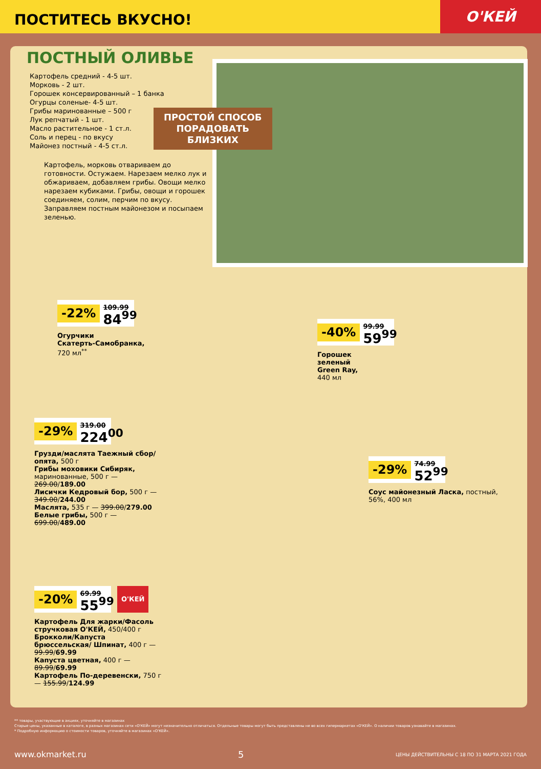ПОСТИТЕСЬ ВКУСНО!
О'КЕЙ
ПОСТНЫЙ ОЛИВЬЕ
Картофель средний - 4-5 шт.
Морковь - 2 шт.
Горошек консервированный – 1 банка
Огурцы соленые- 4-5 шт.
Грибы маринованные – 500 г
Лук репчатый - 1 шт.
Масло растительное - 1 ст.л.
Соль и перец - по вкусу
Майонез постный - 4-5 ст.л.
Картофель, морковь отвариваем до готовности. Остужаем. Нарезаем мелко лук и обжариваем, добавляем грибы. Овощи мелко нарезаем кубиками. Грибы, овощи и горошек соединяем, солим, перчим по вкусу. Заправляем постным майонезом и посыпаем зеленью.
ПРОСТОЙ СПОСОБ
ПОРАДОВАТЬ
БЛИЗКИХ
-22%
109.99
84<sup>99</sup>
Огурчики
Скатерть-Самобранка,
720 мл<sup>**</sup>
-40%
99.99
59<sup>99</sup>
Горошек
зеленый
Green Ray,
440 мл
-29%
319.00
224<sup>00</sup>
Грузди/маслята Таежный сбор/опята, 500 г
Грибы моховики Сибиряк, маринованные, 500 г — 269.00/189.00
Лисички Кедровый бор, 500 г — 349.00/244.00
Маслята, 535 г — 399.00/279.00
Белые грибы, 500 г — 699.00/489.00
-29%
74.99
52<sup>99</sup>
Соус майонезный Ласка, постный, 56%, 400 мл
-20%
69.99
55<sup>99</sup>
О'КЕЙ
Картофель Для жарки/Фасоль стручковая О'КЕЙ, 450/400 г
Брокколи/Капуста брюссельская/ Шпинат, 400 г — 99.99/69.99
Капуста цветная, 400 г — 89.99/69.99
Картофель По-деревенски, 750 г — 155.99/124.99
** товары, участвующие в акциях, уточняйте в магазинах
Старые цены, указанные в каталоге, в разных магазинах сети «О'КЕЙ» могут незначительно отличаться. Отдельные товары могут быть представлены не во всех гипермаркетах «О'КЕЙ». О наличии товаров узнавайте в магазинах.
* Подробную информацию о стоимости товаров, уточняйте в магазинах «О'КЕЙ».
www.okmarket.ru 5 ЦЕНЫ ДЕЙСТВИТЕЛЬНЫ С 18 ПО 31 МАРТА 2021 ГОДА